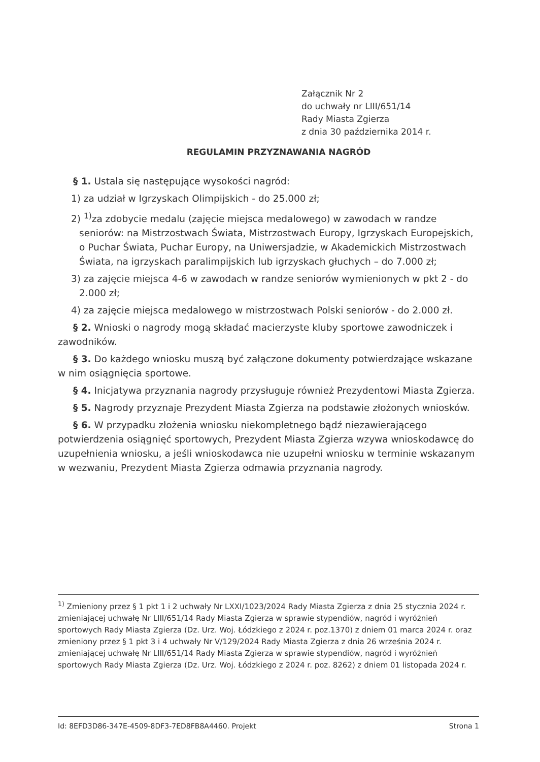Załącznik Nr 2
do uchwały nr LIII/651/14
Rady Miasta Zgierza
z dnia 30 października 2014 r.
REGULAMIN PRZYZNAWANIA NAGRÓD
§ 1. Ustala się następujące wysokości nagród:
1) za udział w Igrzyskach Olimpijskich - do 25.000 zł;
2) <sup>1)</sup>za zdobycie medalu (zajęcie miejsca medalowego) w zawodach w randze seniorów: na Mistrzostwach Świata, Mistrzostwach Europy, Igrzyskach Europejskich, o Puchar Świata, Puchar Europy, na Uniwersjadzie, w Akademickich Mistrzostwach Świata, na igrzyskach paralimpijskich lub igrzyskach głuchych – do 7.000 zł;
3) za zajęcie miejsca 4-6 w zawodach w randze seniorów wymienionych w pkt 2 - do 2.000 zł;
4) za zajęcie miejsca medalowego w mistrzostwach Polski seniorów - do 2.000 zł.
§ 2. Wnioski o nagrody mogą składać macierzyste kluby sportowe zawodniczek i zawodników.
§ 3. Do każdego wniosku muszą być załączone dokumenty potwierdzające wskazane w nim osiągnięcia sportowe.
§ 4. Inicjatywa przyznania nagrody przysługuje również Prezydentowi Miasta Zgierza.
§ 5. Nagrody przyznaje Prezydent Miasta Zgierza na podstawie złożonych wniosków.
§ 6. W przypadku złożenia wniosku niekompletnego bądź niezawierającego potwierdzenia osiągnięć sportowych, Prezydent Miasta Zgierza wzywa wnioskodawcę do uzupełnienia wniosku, a jeśli wnioskodawca nie uzupełni wniosku w terminie wskazanym w wezwaniu, Prezydent Miasta Zgierza odmawia przyznania nagrody.
<sup>1)</sup> Zmieniony przez § 1 pkt 1 i 2 uchwały Nr LXXI/1023/2024 Rady Miasta Zgierza z dnia 25 stycznia 2024 r. zmieniającej uchwałę Nr LIII/651/14 Rady Miasta Zgierza w sprawie stypendiów, nagród i wyróżnień sportowych Rady Miasta Zgierza (Dz. Urz. Woj. Łódzkiego z 2024 r. poz.1370) z dniem 01 marca 2024 r. oraz zmieniony przez § 1 pkt 3 i 4 uchwały Nr V/129/2024 Rady Miasta Zgierza z dnia 26 września 2024 r. zmieniającej uchwałę Nr LIII/651/14 Rady Miasta Zgierza w sprawie stypendiów, nagród i wyróżnień sportowych Rady Miasta Zgierza (Dz. Urz. Woj. Łódzkiego z 2024 r. poz. 8262) z dniem 01 listopada 2024 r.
Id: 8EFD3D86-347E-4509-8DF3-7ED8FB8A4460. Projekt Strona 1